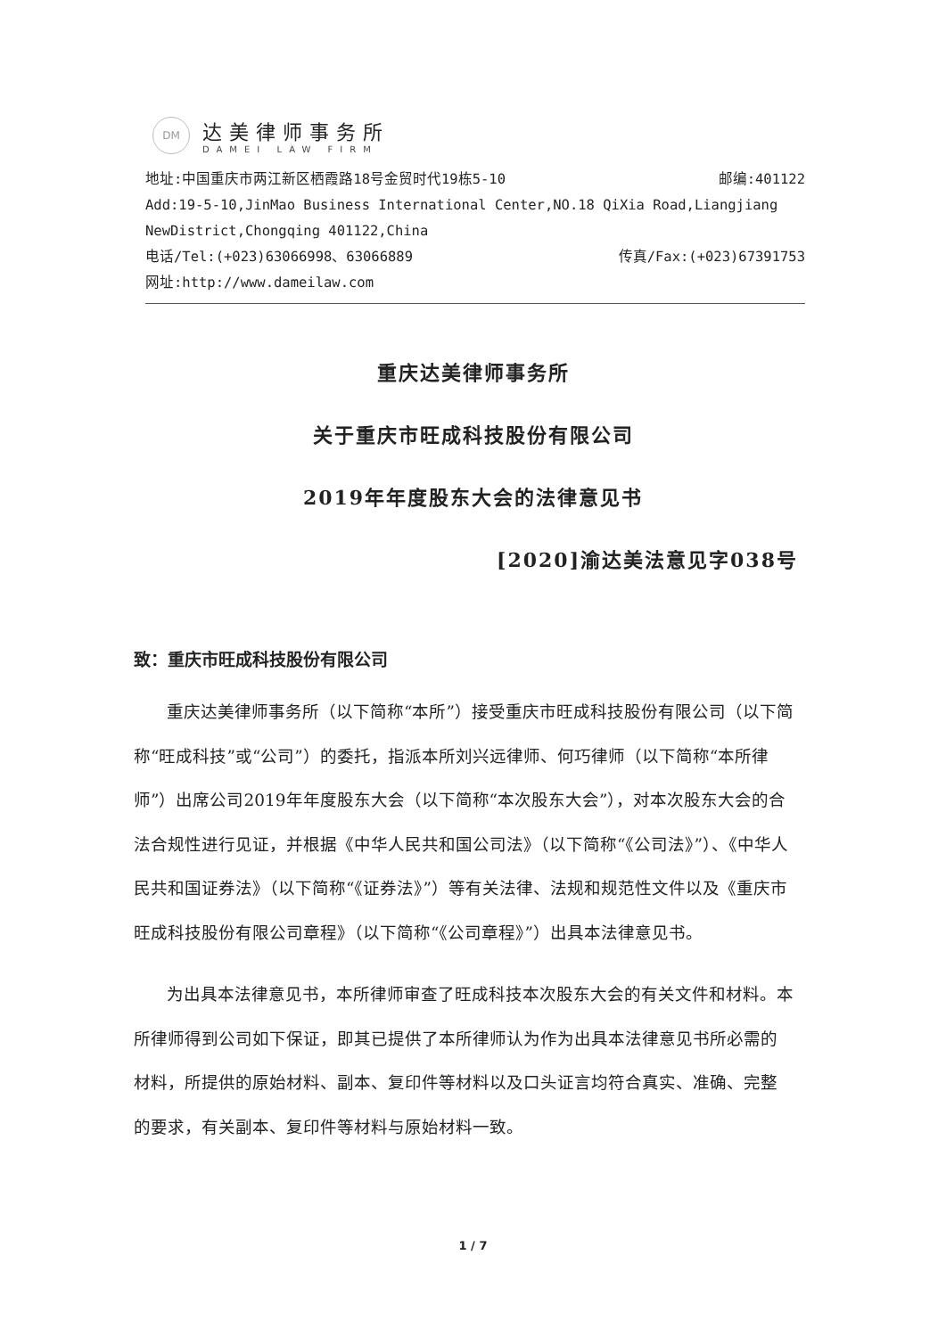DM
达美律师事务所
DAMEI LAW FIRM
地址:中国重庆市两江新区栖霞路18号金贸时代19栋5-10 邮编:401122
Add:19-5-10,JinMao Business International Center,NO.18 QiXia Road,Liangjiang
NewDistrict,Chongqing 401122,China
电话/Tel:(+023)63066998、63066889 传真/Fax:(+023)67391753
网址:http://www.dameilaw.com
重庆达美律师事务所
关于重庆市旺成科技股份有限公司
2019年年度股东大会的法律意见书
[2020]渝达美法意见字038号
致：重庆市旺成科技股份有限公司
重庆达美律师事务所（以下简称“本所”）接受重庆市旺成科技股份有限公司（以下简称“旺成科技”或“公司”）的委托，指派本所刘兴远律师、何巧律师（以下简称“本所律师”）出席公司2019年年度股东大会（以下简称“本次股东大会”），对本次股东大会的合法合规性进行见证，并根据《中华人民共和国公司法》（以下简称“《公司法》”）、《中华人民共和国证券法》（以下简称“《证券法》”）等有关法律、法规和规范性文件以及《重庆市旺成科技股份有限公司章程》（以下简称“《公司章程》”）出具本法律意见书。
为出具本法律意见书，本所律师审查了旺成科技本次股东大会的有关文件和材料。本所律师得到公司如下保证，即其已提供了本所律师认为作为出具本法律意见书所必需的材料，所提供的原始材料、副本、复印件等材料以及口头证言均符合真实、准确、完整的要求，有关副本、复印件等材料与原始材料一致。
1 / 7